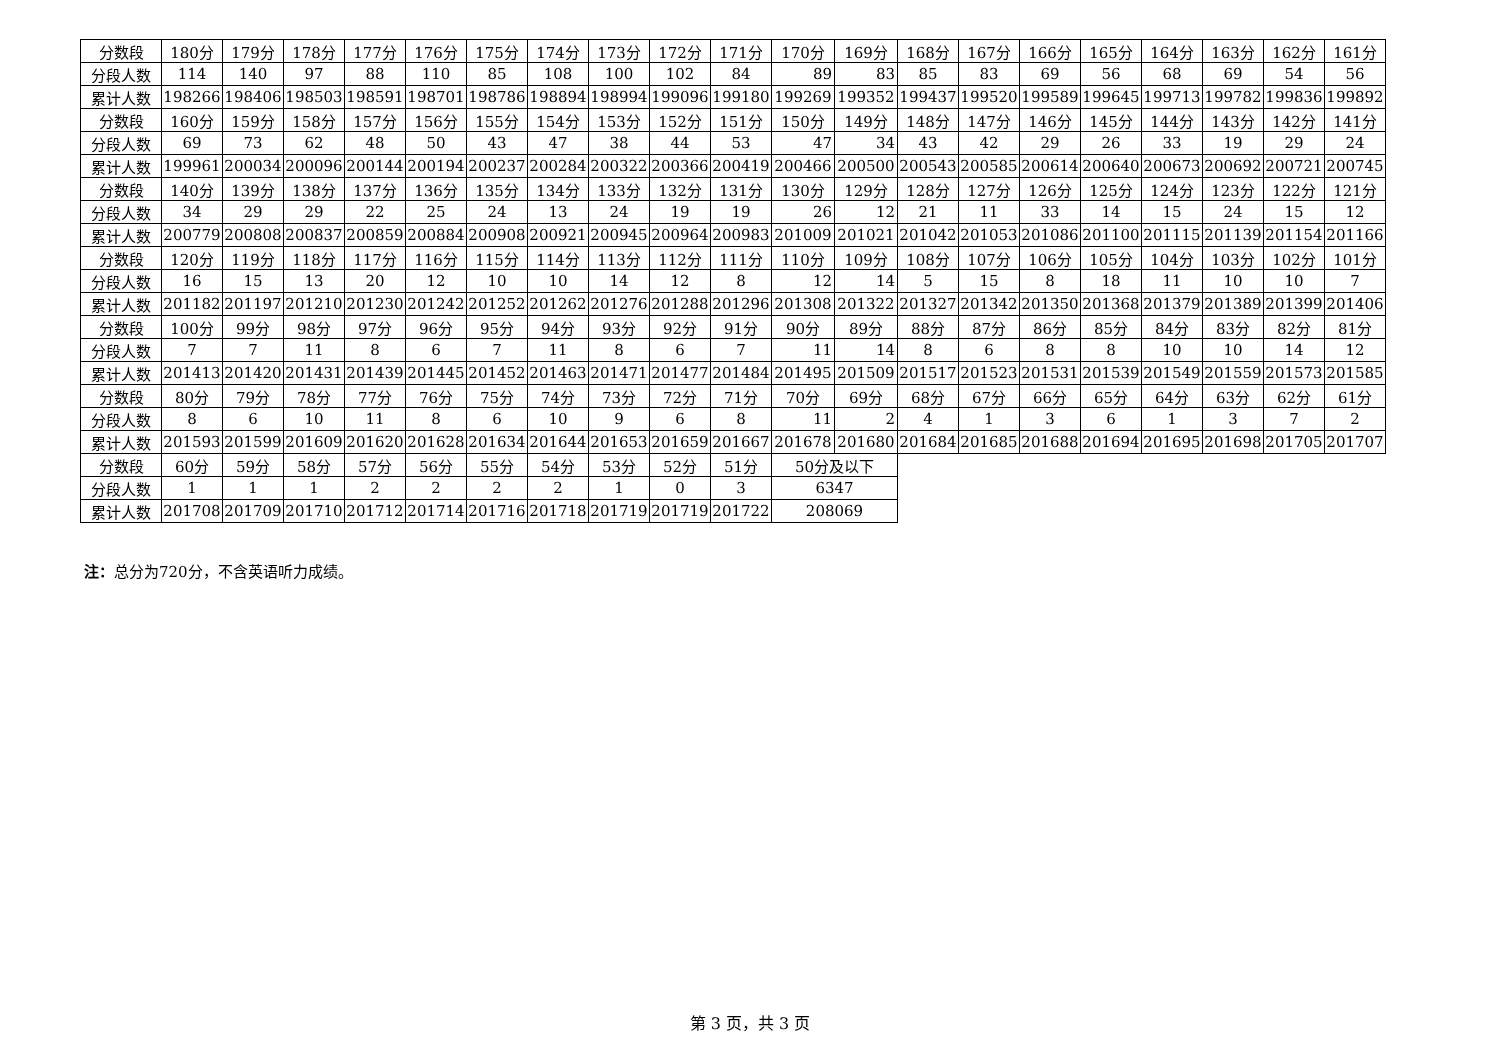| 分数段 | 180分 | 179分 | 178分 | 177分 | 176分 | 175分 | 174分 | 173分 | 172分 | 171分 | 170分 | 169分 | 168分 | 167分 | 166分 | 165分 | 164分 | 163分 | 162分 | 161分 |
| 分段人数 | 114 | 140 | 97 | 88 | 110 | 85 | 108 | 100 | 102 | 84 | 89 | 83 | 85 | 83 | 69 | 56 | 68 | 69 | 54 | 56 |
| 累计人数 | 198266 | 198406 | 198503 | 198591 | 198701 | 198786 | 198894 | 198994 | 199096 | 199180 | 199269 | 199352 | 199437 | 199520 | 199589 | 199645 | 199713 | 199782 | 199836 | 199892 |
| 分数段 | 160分 | 159分 | 158分 | 157分 | 156分 | 155分 | 154分 | 153分 | 152分 | 151分 | 150分 | 149分 | 148分 | 147分 | 146分 | 145分 | 144分 | 143分 | 142分 | 141分 |
| 分段人数 | 69 | 73 | 62 | 48 | 50 | 43 | 47 | 38 | 44 | 53 | 47 | 34 | 43 | 42 | 29 | 26 | 33 | 19 | 29 | 24 |
| 累计人数 | 199961 | 200034 | 200096 | 200144 | 200194 | 200237 | 200284 | 200322 | 200366 | 200419 | 200466 | 200500 | 200543 | 200585 | 200614 | 200640 | 200673 | 200692 | 200721 | 200745 |
| 分数段 | 140分 | 139分 | 138分 | 137分 | 136分 | 135分 | 134分 | 133分 | 132分 | 131分 | 130分 | 129分 | 128分 | 127分 | 126分 | 125分 | 124分 | 123分 | 122分 | 121分 |
| 分段人数 | 34 | 29 | 29 | 22 | 25 | 24 | 13 | 24 | 19 | 19 | 26 | 12 | 21 | 11 | 33 | 14 | 15 | 24 | 15 | 12 |
| 累计人数 | 200779 | 200808 | 200837 | 200859 | 200884 | 200908 | 200921 | 200945 | 200964 | 200983 | 201009 | 201021 | 201042 | 201053 | 201086 | 201100 | 201115 | 201139 | 201154 | 201166 |
| 分数段 | 120分 | 119分 | 118分 | 117分 | 116分 | 115分 | 114分 | 113分 | 112分 | 111分 | 110分 | 109分 | 108分 | 107分 | 106分 | 105分 | 104分 | 103分 | 102分 | 101分 |
| 分段人数 | 16 | 15 | 13 | 20 | 12 | 10 | 10 | 14 | 12 | 8 | 12 | 14 | 5 | 15 | 8 | 18 | 11 | 10 | 10 | 7 |
| 累计人数 | 201182 | 201197 | 201210 | 201230 | 201242 | 201252 | 201262 | 201276 | 201288 | 201296 | 201308 | 201322 | 201327 | 201342 | 201350 | 201368 | 201379 | 201389 | 201399 | 201406 |
| 分数段 | 100分 | 99分 | 98分 | 97分 | 96分 | 95分 | 94分 | 93分 | 92分 | 91分 | 90分 | 89分 | 88分 | 87分 | 86分 | 85分 | 84分 | 83分 | 82分 | 81分 |
| 分段人数 | 7 | 7 | 11 | 8 | 6 | 7 | 11 | 8 | 6 | 7 | 11 | 14 | 8 | 6 | 8 | 8 | 10 | 10 | 14 | 12 |
| 累计人数 | 201413 | 201420 | 201431 | 201439 | 201445 | 201452 | 201463 | 201471 | 201477 | 201484 | 201495 | 201509 | 201517 | 201523 | 201531 | 201539 | 201549 | 201559 | 201573 | 201585 |
| 分数段 | 80分 | 79分 | 78分 | 77分 | 76分 | 75分 | 74分 | 73分 | 72分 | 71分 | 70分 | 69分 | 68分 | 67分 | 66分 | 65分 | 64分 | 63分 | 62分 | 61分 |
| 分段人数 | 8 | 6 | 10 | 11 | 8 | 6 | 10 | 9 | 6 | 8 | 11 | 2 | 4 | 1 | 3 | 6 | 1 | 3 | 7 | 2 |
| 累计人数 | 201593 | 201599 | 201609 | 201620 | 201628 | 201634 | 201644 | 201653 | 201659 | 201667 | 201678 | 201680 | 201684 | 201685 | 201688 | 201694 | 201695 | 201698 | 201705 | 201707 |
| 分数段 | 60分 | 59分 | 58分 | 57分 | 56分 | 55分 | 54分 | 53分 | 52分 | 51分 | 50分及以下 | | | | | | | | | |
| 分段人数 | 1 | 1 | 1 | 2 | 2 | 2 | 2 | 1 | 0 | 3 | 6347 | | | | | | | | | |
| 累计人数 | 201708 | 201709 | 201710 | 201712 | 201714 | 201716 | 201718 | 201719 | 201719 | 201722 | 208069 | | | | | | | | | |
注：总分为720分，不含英语听力成绩。
第 3 页，共 3 页